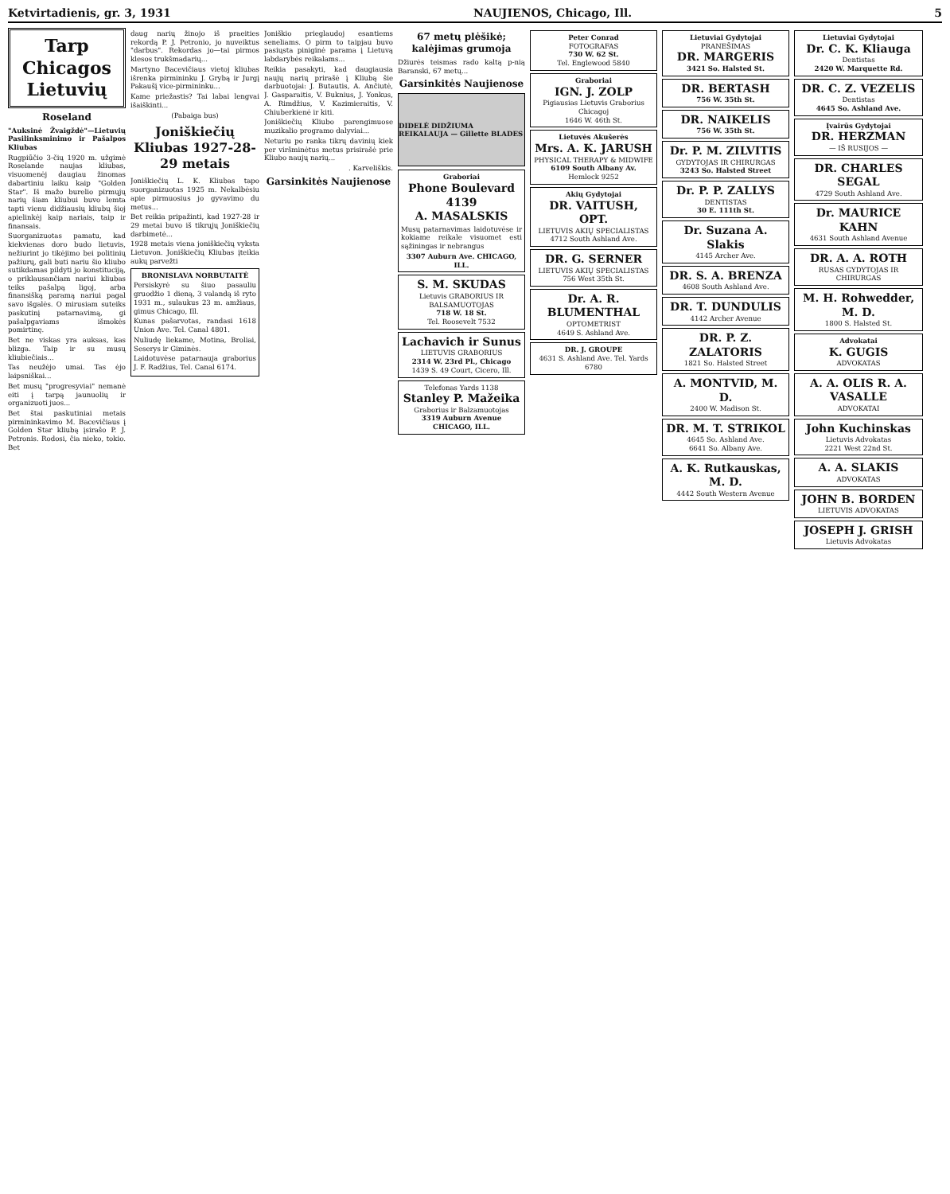Ketvirtadienis, gr. 3, 1931 NAUJIENOS, Chicago, Ill. 5
Tarp Chicagos Lietuvių
Roseland
"Auksinė Žvaigždė"—Lietuvių Pasilinksminimo ir Pašalpos Kliubas
Rugpiūčio 3-čių 1920 m. užgimė Roselande naujas kliubas, visuomenėj daugiau žinomas dabartiniu laiku kaip "Golden Star". Iš mažo burelio pirmųjų narių šiam kliubui buvo lemta tapti vienu didžiausių kliubų šioj apielinkėj kaip nariais, taip ir finansais.
Suorganizuotas pamatu, kad kiekvienas doro budo lietuvis, nežiurint jo tikėjimo bei politinių pažiurų, gali buti nariu šio kliubo sutikdamas pildyti jo konstituciją, o priklausančiam nariui kliubas teiks pašalpą ligoj, arba finansišką paramą nariui pagal savo išgalės. O mirusiam suteiks paskutinį patarnavimą, gi pašalpgaviams išmokės pomirtinę.
Bet ne viskas yra auksas, kas blizga. Taip ir su musų kliubiečiais...
Tas neužėjo umai. Tas ėjo laipsniškai...
Bet musų "progresyviai" nemanė eiti į tarpą jaunuolių ir organizuoti juos...
Bet štai paskutiniai metais pirmininkavimo M. Bacevičiaus į Golden Star kliubą įsirašo P. J. Petronis. Rodosi, čia nieko, tokio. Bet
daug narių žinojo iš praeities rekordą P. J. Petronio, jo nuveiktus "darbus". Rekordas jo—tai pirmos klesos trukšmadarių...
Martyno Bacevičiaus vietoj kliubas išrenka pirmininku J. Grybą ir Jurgį Pakaušį vice-pirmininku...
Kame priežastis? Tai labai lengvai išaiškinti...
(Pabaiga bus)
Joniškiečių Kliubas 1927-28-29 metais
Joniškiečių L. K. Kliubas tapo suorganizuotas 1925 m. Nekalbėsiu apie pirmuosius jo gyvavimo du metus...
Bet reikia pripažinti, kad 1927-28 ir 29 metai buvo iš tikrųjų Joniškiečių darbimetė...
1928 metais viena joniškiečių vyksta Lietuvon. Joniškiečių Kliubas įteikia aukų parvežti
BRONISLAVA NORBUTAITĖ
Persiskyrė su šiuo pasauliu gruodžio 1 dieną, 3 valandą iš ryto 1931 m., sulaukus 23 m. amžiaus, gimus Chicago, Ill.
Kunas pašarvotas, randasi 1618 Union Ave. Tel. Canal 4801.
Nuliudę liekame, Motina, Broliai, Seserys ir Giminės.
Laidotuvėse patarnauja graborius J. F. Radžius, Tel. Canal 6174.
Joniškio prieglaudoj esantiems seneliams. O pirm to taipjau buvo pasiųsta piniginė parama į Lietuvą labdarybės reikalams...
Reikia pasakyti, kad daugiausia naujų narių prirašė į Kliubą šie darbuotojai: J. Butautis, A. Ančiutė, J. Gasparaitis, V. Buknius, J. Yonkus, A. Rimdžius, V. Kazimieraitis, V. Chiuberkienė ir kiti.
Joniškiečių Kliubo parengimuose muzikalio programo dalyviai...
Neturiu po ranka tikrų davinių kiek per viršminėtus metus prisirašė prie Kliubo naujų narių...
. Karveliškis.
Garsinkitės Naujienose
67 metų plėšikė; kalėjimas grumoja
Džiurės teismas rado kaltą p-nią Baranski, 67 metų...
Garsinkitės Naujienose
DIDELĖ DIDŽIUMA REIKALAUJA — Gillette BLADES
Graboriai
Phone Boulevard 4139
A. MASALSKIS
Musų patarnavimas laidotuvėse ir kokiame reikale visuomet esti sąžiningas ir nebrangus
3307 Auburn Ave. CHICAGO, ILL.
S. M. SKUDAS
Lietuvis GRABORIUS IR BALSAMUOTOJAS
718 W. 18 St.
Tel. Roosevelt 7532
Lachavich ir Sunus
LIETUVIS GRABORIUS
2314 W. 23rd Pl., Chicago
1439 S. 49 Court, Cicero, Ill.
Telefonas Yards 1138
Stanley P. Mažeika
Graborius ir Balzamuotojas
3319 Auburn Avenue CHICAGO, ILL.
Peter Conrad
FOTOGRAFAS
730 W. 62 St.
Tel. Englewood 5840
Graboriai
IGN. J. ZOLP
Pigiausias Lietuvis Graborius Chicagoj
1646 W. 46th St.
Lietuvės Akušerės
Mrs. A. K. JARUSH
PHYSICAL THERAPY & MIDWIFE
6109 South Albany Av.
Hemlock 9252
Akių Gydytojai
DR. VAITUSH, OPT.
LIETUVIS AKIŲ SPECIALISTAS
4712 South Ashland Ave.
DR. G. SERNER
LIETUVIS AKIŲ SPECIALISTAS
756 West 35th St.
Dr. A. R. BLUMENTHAL
OPTOMETRIST
4649 S. Ashland Ave.
DR. J. GROUPE
4631 S. Ashland Ave. Tel. Yards 6780
Lietuviai Gydytojai
PRANEŠIMAS
DR. MARGERIS
3421 So. Halsted St.
DR. BERTASH
756 W. 35th St.
DR. NAIKELIS
756 W. 35th St.
Dr. P. M. ZILVITIS
GYDYTOJAS IR CHIRURGAS
3243 So. Halsted Street
Dr. P. P. ZALLYS
DENTISTAS
30 E. 111th St.
Dr. Suzana A. Slakis
4145 Archer Ave.
DR. S. A. BRENZA
4608 South Ashland Ave.
DR. T. DUNDULIS
4142 Archer Avenue
DR. P. Z. ZALATORIS
1821 So. Halsted Street
A. MONTVID, M. D.
2400 W. Madison St.
DR. M. T. STRIKOL
4645 So. Ashland Ave.
6641 So. Albany Ave.
A. K. Rutkauskas, M. D.
4442 South Western Avenue
Lietuviai Gydytojai
Dr. C. K. Kliauga
Dentistas
2420 W. Marquette Rd.
DR. C. Z. VEZELIS
Dentistas
4645 So. Ashland Ave.
Įvairūs Gydytojai
DR. HERZMAN
— IŠ RUSIJOS —
DR. CHARLES SEGAL
4729 South Ashland Ave.
Dr. MAURICE KAHN
4631 South Ashland Avenue
DR. A. A. ROTH
RUSAS GYDYTOJAS IR CHIRURGAS
M. H. Rohwedder, M. D.
1800 S. Halsted St.
Advokatai
K. GUGIS
ADVOKATAS
A. A. OLIS R. A. VASALLE
ADVOKATAI
John Kuchinskas
Lietuvis Advokatas
2221 West 22nd St.
A. A. SLAKIS
ADVOKATAS
JOHN B. BORDEN
LIETUVIS ADVOKATAS
JOSEPH J. GRISH
Lietuvis Advokatas